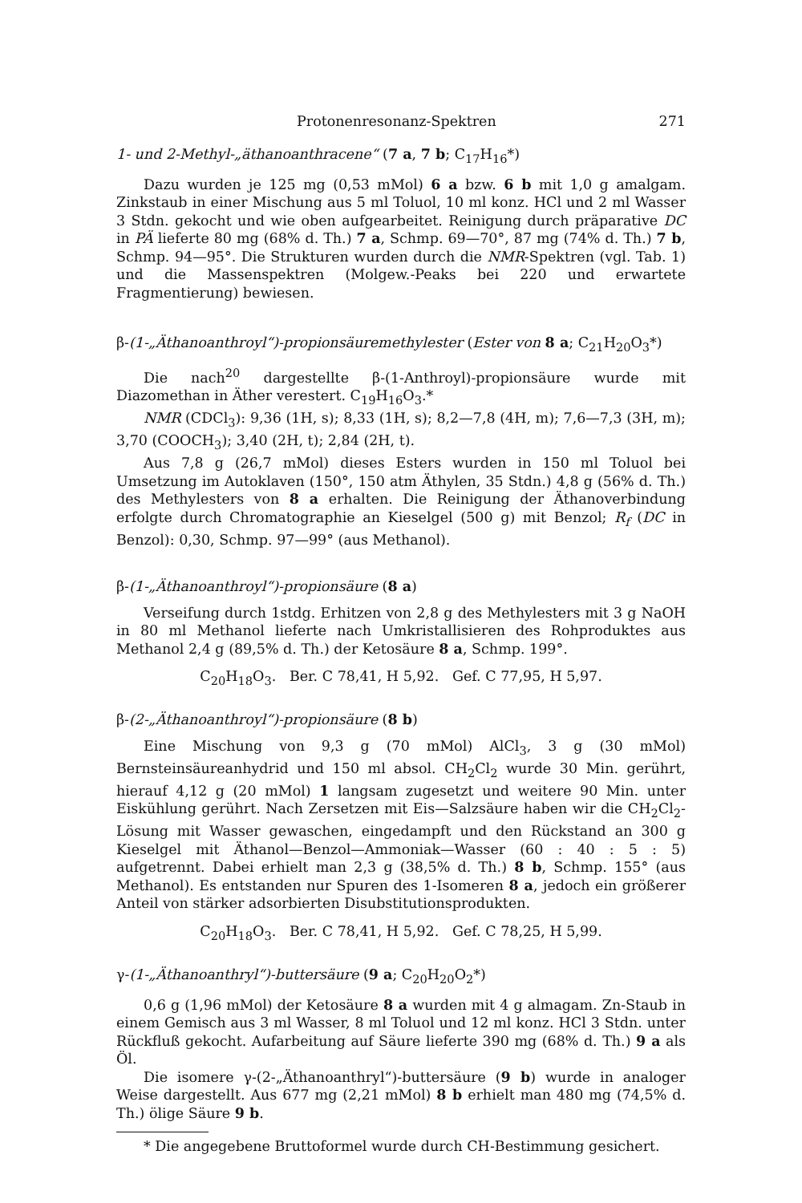Protonenresonanz-Spektren 271
1- und 2-Methyl-„äthanoanthracene“ (7 a, 7 b; C<sub>17</sub>H<sub>16</sub>*)
Dazu wurden je 125 mg (0,53 mMol) 6 a bzw. 6 b mit 1,0 g amalgam. Zinkstaub in einer Mischung aus 5 ml Toluol, 10 ml konz. HCl und 2 ml Wasser 3 Stdn. gekocht und wie oben aufgearbeitet. Reinigung durch präparative DC in PÄ lieferte 80 mg (68% d. Th.) 7 a, Schmp. 69—70°, 87 mg (74% d. Th.) 7 b, Schmp. 94—95°. Die Strukturen wurden durch die NMR-Spektren (vgl. Tab. 1) und die Massenspektren (Molgew.-Peaks bei 220 und erwartete Fragmentierung) bewiesen.
β-(1-„Äthanoanthroyl“)-propionsäuremethylester (Ester von 8 a; C<sub>21</sub>H<sub>20</sub>O<sub>3</sub>*)
Die nach<sup>20</sup> dargestellte β-(1-Anthroyl)-propionsäure wurde mit Diazomethan in Äther verestert. C<sub>19</sub>H<sub>16</sub>O<sub>3</sub>.*
NMR (CDCl<sub>3</sub>): 9,36 (1H, s); 8,33 (1H, s); 8,2—7,8 (4H, m); 7,6—7,3 (3H, m); 3,70 (COOCH<sub>3</sub>); 3,40 (2H, t); 2,84 (2H, t).
Aus 7,8 g (26,7 mMol) dieses Esters wurden in 150 ml Toluol bei Umsetzung im Autoklaven (150°, 150 atm Äthylen, 35 Stdn.) 4,8 g (56% d. Th.) des Methylesters von 8 a erhalten. Die Reinigung der Äthanoverbindung erfolgte durch Chromatographie an Kieselgel (500 g) mit Benzol; R<sub>f</sub> (DC in Benzol): 0,30, Schmp. 97—99° (aus Methanol).
β-(1-„Äthanoanthroyl“)-propionsäure (8 a)
Verseifung durch 1stdg. Erhitzen von 2,8 g des Methylesters mit 3 g NaOH in 80 ml Methanol lieferte nach Umkristallisieren des Rohproduktes aus Methanol 2,4 g (89,5% d. Th.) der Ketosäure 8 a, Schmp. 199°.
C<sub>20</sub>H<sub>18</sub>O<sub>3</sub>. Ber. C 78,41, H 5,92. Gef. C 77,95, H 5,97.
β-(2-„Äthanoanthroyl“)-propionsäure (8 b)
Eine Mischung von 9,3 g (70 mMol) AlCl<sub>3</sub>, 3 g (30 mMol) Bernsteinsäureanhydrid und 150 ml absol. CH<sub>2</sub>Cl<sub>2</sub> wurde 30 Min. gerührt, hierauf 4,12 g (20 mMol) 1 langsam zugesetzt und weitere 90 Min. unter Eiskühlung gerührt. Nach Zersetzen mit Eis—Salzsäure haben wir die CH<sub>2</sub>Cl<sub>2</sub>-Lösung mit Wasser gewaschen, eingedampft und den Rückstand an 300 g Kieselgel mit Äthanol—Benzol—Ammoniak—Wasser (60 : 40 : 5 : 5) aufgetrennt. Dabei erhielt man 2,3 g (38,5% d. Th.) 8 b, Schmp. 155° (aus Methanol). Es entstanden nur Spuren des 1-Isomeren 8 a, jedoch ein größerer Anteil von stärker adsorbierten Disubstitutionsprodukten.
C<sub>20</sub>H<sub>18</sub>O<sub>3</sub>. Ber. C 78,41, H 5,92. Gef. C 78,25, H 5,99.
γ-(1-„Äthanoanthryl“)-buttersäure (9 a; C<sub>20</sub>H<sub>20</sub>O<sub>2</sub>*)
0,6 g (1,96 mMol) der Ketosäure 8 a wurden mit 4 g almagam. Zn-Staub in einem Gemisch aus 3 ml Wasser, 8 ml Toluol und 12 ml konz. HCl 3 Stdn. unter Rückfluß gekocht. Aufarbeitung auf Säure lieferte 390 mg (68% d. Th.) 9 a als Öl.
Die isomere γ-(2-„Äthanoanthryl“)-buttersäure (9 b) wurde in analoger Weise dargestellt. Aus 677 mg (2,21 mMol) 8 b erhielt man 480 mg (74,5% d. Th.) ölige Säure 9 b.
* Die angegebene Bruttoformel wurde durch CH-Bestimmung gesichert.